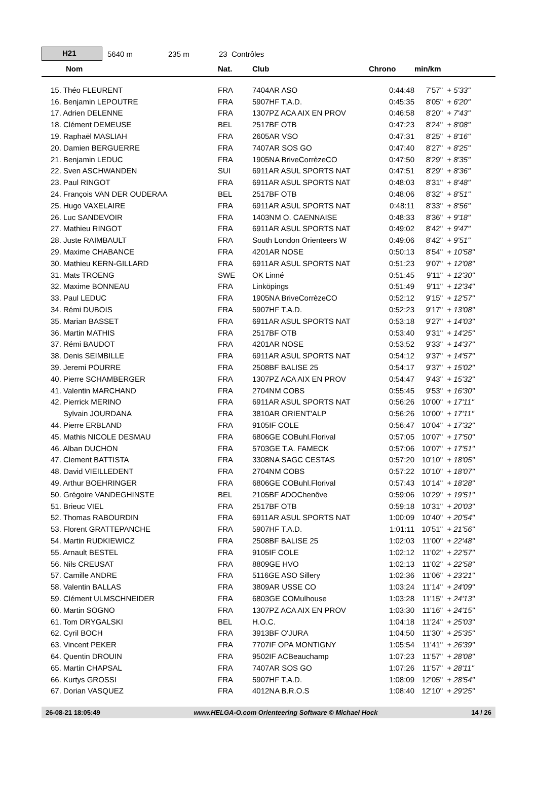H21
5640 m 235 m 23 Contrôles
| Nom | Nat. | Club | Chrono | min/km | |
| --- | --- | --- | --- | --- | --- |
| 15. Théo FLEURENT | FRA | 7404AR ASO | 0:44:48 | 7'57" | + 5'33" |
| 16. Benjamin LEPOUTRE | FRA | 5907HF T.A.D. | 0:45:35 | 8'05" | + 6'20" |
| 17. Adrien DELENNE | FRA | 1307PZ ACA AIX EN PROV | 0:46:58 | 8'20" | + 7'43" |
| 18. Clément DEMEUSE | BEL | 2517BF OTB | 0:47:23 | 8'24" | + 8'08" |
| 19. Raphaël MASLIAH | FRA | 2605AR VSO | 0:47:31 | 8'25" | + 8'16" |
| 20. Damien BERGUERRE | FRA | 7407AR SOS GO | 0:47:40 | 8'27" | + 8'25" |
| 21. Benjamin LEDUC | FRA | 1905NA BriveCorrèzeCO | 0:47:50 | 8'29" | + 8'35" |
| 22. Sven ASCHWANDEN | SUI | 6911AR ASUL SPORTS NAT | 0:47:51 | 8'29" | + 8'36" |
| 23. Paul RINGOT | FRA | 6911AR ASUL SPORTS NAT | 0:48:03 | 8'31" | + 8'48" |
| 24. François VAN DER OUDERAA | BEL | 2517BF OTB | 0:48:06 | 8'32" | + 8'51" |
| 25. Hugo VAXELAIRE | FRA | 6911AR ASUL SPORTS NAT | 0:48:11 | 8'33" | + 8'56" |
| 26. Luc SANDEVOIR | FRA | 1403NM O. CAENNAISE | 0:48:33 | 8'36" | + 9'18" |
| 27. Mathieu RINGOT | FRA | 6911AR ASUL SPORTS NAT | 0:49:02 | 8'42" | + 9'47" |
| 28. Juste RAIMBAULT | FRA | South London Orienteers W | 0:49:06 | 8'42" | + 9'51" |
| 29. Maxime CHABANCE | FRA | 4201AR NOSE | 0:50:13 | 8'54" | + 10'58" |
| 30. Mathieu KERN-GILLARD | FRA | 6911AR ASUL SPORTS NAT | 0:51:23 | 9'07" | + 12'08" |
| 31. Mats TROENG | SWE | OK Linné | 0:51:45 | 9'11" | + 12'30" |
| 32. Maxime BONNEAU | FRA | Linköpings | 0:51:49 | 9'11" | + 12'34" |
| 33. Paul LEDUC | FRA | 1905NA BriveCorrèzeCO | 0:52:12 | 9'15" | + 12'57" |
| 34. Rémi DUBOIS | FRA | 5907HF T.A.D. | 0:52:23 | 9'17" | + 13'08" |
| 35. Marian BASSET | FRA | 6911AR ASUL SPORTS NAT | 0:53:18 | 9'27" | + 14'03" |
| 36. Martin MATHIS | FRA | 2517BF OTB | 0:53:40 | 9'31" | + 14'25" |
| 37. Rémi BAUDOT | FRA | 4201AR NOSE | 0:53:52 | 9'33" | + 14'37" |
| 38. Denis SEIMBILLE | FRA | 6911AR ASUL SPORTS NAT | 0:54:12 | 9'37" | + 14'57" |
| 39. Jeremi POURRE | FRA | 2508BF BALISE 25 | 0:54:17 | 9'37" | + 15'02" |
| 40. Pierre SCHAMBERGER | FRA | 1307PZ ACA AIX EN PROV | 0:54:47 | 9'43" | + 15'32" |
| 41. Valentin MARCHAND | FRA | 2704NM COBS | 0:55:45 | 9'53" | + 16'30" |
| 42. Pierrick MERINO | FRA | 6911AR ASUL SPORTS NAT | 0:56:26 | 10'00" | + 17'11" |
| Sylvain JOURDANA | FRA | 3810AR ORIENT'ALP | 0:56:26 | 10'00" | + 17'11" |
| 44. Pierre ERBLAND | FRA | 9105IF COLE | 0:56:47 | 10'04" | + 17'32" |
| 45. Mathis NICOLE DESMAU | FRA | 6806GE COBuhl.Florival | 0:57:05 | 10'07" | + 17'50" |
| 46. Alban DUCHON | FRA | 5703GE T.A. FAMECK | 0:57:06 | 10'07" | + 17'51" |
| 47. Clement BATTISTA | FRA | 3308NA SAGC CESTAS | 0:57:20 | 10'10" | + 18'05" |
| 48. David VIEILLEDENT | FRA | 2704NM COBS | 0:57:22 | 10'10" | + 18'07" |
| 49. Arthur BOEHRINGER | FRA | 6806GE COBuhl.Florival | 0:57:43 | 10'14" | + 18'28" |
| 50. Grégoire VANDEGHINSTE | BEL | 2105BF ADOChenôve | 0:59:06 | 10'29" | + 19'51" |
| 51. Brieuc VIEL | FRA | 2517BF OTB | 0:59:18 | 10'31" | + 20'03" |
| 52. Thomas RABOURDIN | FRA | 6911AR ASUL SPORTS NAT | 1:00:09 | 10'40" | + 20'54" |
| 53. Florent GRATTEPANCHE | FRA | 5907HF T.A.D. | 1:01:11 | 10'51" | + 21'56" |
| 54. Martin RUDKIEWICZ | FRA | 2508BF BALISE 25 | 1:02:03 | 11'00" | + 22'48" |
| 55. Arnault BESTEL | FRA | 9105IF COLE | 1:02:12 | 11'02" | + 22'57" |
| 56. Nils CREUSAT | FRA | 8809GE HVO | 1:02:13 | 11'02" | + 22'58" |
| 57. Camille ANDRE | FRA | 5116GE ASO Sillery | 1:02:36 | 11'06" | + 23'21" |
| 58. Valentin BALLAS | FRA | 3809AR USSE CO | 1:03:24 | 11'14" | + 24'09" |
| 59. Clément ULMSCHNEIDER | FRA | 6803GE COMulhouse | 1:03:28 | 11'15" | + 24'13" |
| 60. Martin SOGNO | FRA | 1307PZ ACA AIX EN PROV | 1:03:30 | 11'16" | + 24'15" |
| 61. Tom DRYGALSKI | BEL | H.O.C. | 1:04:18 | 11'24" | + 25'03" |
| 62. Cyril BOCH | FRA | 3913BF O'JURA | 1:04:50 | 11'30" | + 25'35" |
| 63. Vincent PEKER | FRA | 7707IF OPA MONTIGNY | 1:05:54 | 11'41" | + 26'39" |
| 64. Quentin DROUIN | FRA | 9502IF ACBeauchamp | 1:07:23 | 11'57" | + 28'08" |
| 65. Martin CHAPSAL | FRA | 7407AR SOS GO | 1:07:26 | 11'57" | + 28'11" |
| 66. Kurtys GROSSI | FRA | 5907HF T.A.D. | 1:08:09 | 12'05" | + 28'54" |
| 67. Dorian VASQUEZ | FRA | 4012NA B.R.O.S | 1:08:40 | 12'10" | + 29'25" |
26-08-21 18:05:49 www.HELGA-O.com Orienteering Software © Michael Hock 14 / 26